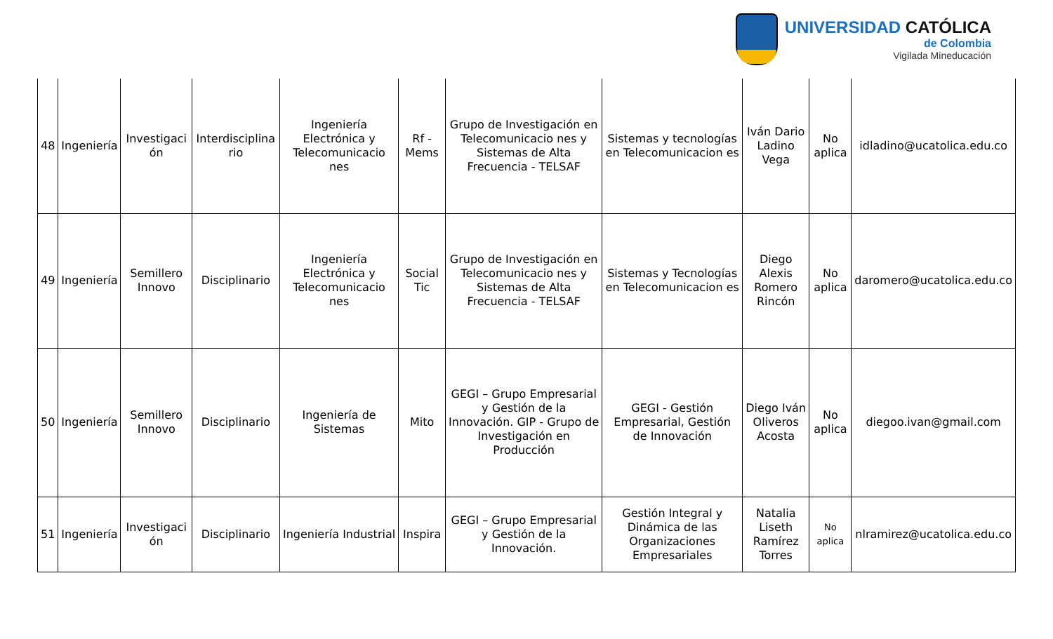UNIVERSIDAD CATÓLICA
de Colombia
Vigilada Mineducación
| 48 | Ingeniería | Investigaci ón | Interdisciplina rio | Ingeniería Electrónica y Telecomunicacio nes | Rf - Mems | Grupo de Investigación en Telecomunicacio nes y Sistemas de Alta Frecuencia - TELSAF | Sistemas y tecnologías en Telecomunicacion es | Iván Dario Ladino Vega | No aplica | idladino@ucatolica.edu.co |
| 49 | Ingeniería | Semillero Innovo | Disciplinario | Ingeniería Electrónica y Telecomunicacio nes | Social Tic | Grupo de Investigación en Telecomunicacio nes y Sistemas de Alta Frecuencia - TELSAF | Sistemas y Tecnologías en Telecomunicacion es | Diego Alexis Romero Rincón | No aplica | daromero@ucatolica.edu.co |
| 50 | Ingeniería | Semillero Innovo | Disciplinario | Ingeniería de Sistemas | Mito | GEGI – Grupo Empresarial y Gestión de la Innovación. GIP - Grupo de Investigación en Producción | GEGI - Gestión Empresarial, Gestión de Innovación | Diego Iván Oliveros Acosta | No aplica | diegoo.ivan@gmail.com |
| 51 | Ingeniería | Investigaci ón | Disciplinario | Ingeniería Industrial | Inspira | GEGI – Grupo Empresarial y Gestión de la Innovación. | Gestión Integral y Dinámica de las Organizaciones Empresariales | Natalia Liseth Ramírez Torres | No aplica | nlramirez@ucatolica.edu.co |